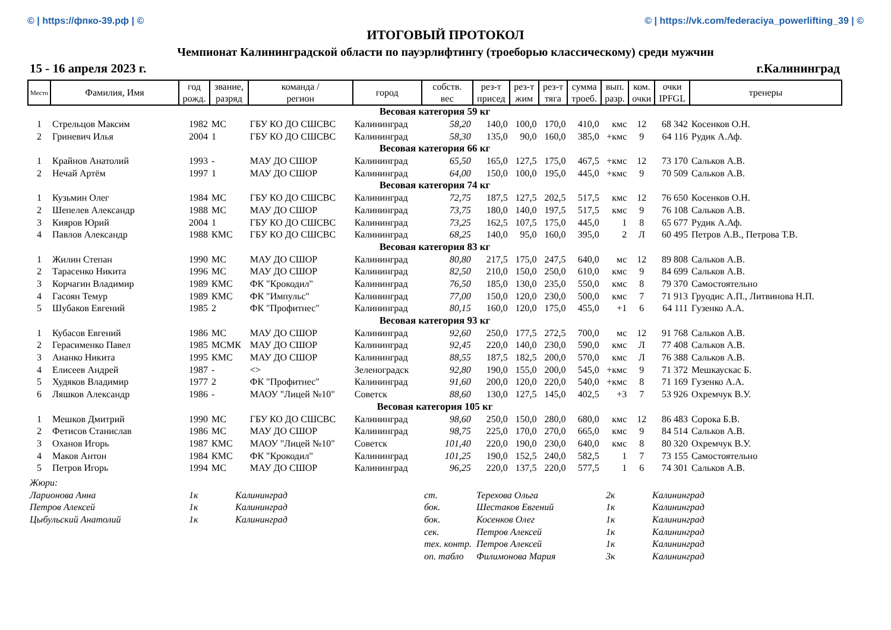© | https://фпко-39.рф | © © | https://vk.com/federaciya_powerlifting_39 | ©
ИТОГОВЫЙ ПРОТОКОЛ
Чемпионат Калининградской области по пауэрлифтингу (троеборью классическому) среди мужчин
15 - 16 апреля 2023 г. г.Калининград
| Место | Фамилия, Имя | год рожд. | звание, разряд | команда / регион | город | собств. вес | рез-т присед | рез-т жим | рез-т тяга | сумма троеб. | вып. разр. | ком. очки | очки IPFGL | тренеры |
| --- | --- | --- | --- | --- | --- | --- | --- | --- | --- | --- | --- | --- | --- | --- |
| Весовая категория 59 кг | | | | | | | | | | | | | | |
| 1 | Стрельцов Максим | 1982 | МС | ГБУ КО ДО СШСВС | Калининград | 58,20 | 140,0 | 100,0 | 170,0 | 410,0 | кмс | 12 | 68 342 | Косенков О.Н. |
| 2 | Гриневич Илья | 2004 | 1 | ГБУ КО ДО СШСВС | Калининград | 58,30 | 135,0 | 90,0 | 160,0 | 385,0 | +кмс | 9 | 64 116 | Рудик А.Аф. |
| Весовая категория 66 кг | | | | | | | | | | | | | | |
| 1 | Крайнов Анатолий | 1993 | - | МАУ ДО СШОР | Калининград | 65,50 | 165,0 | 127,5 | 175,0 | 467,5 | +кмс | 12 | 73 170 | Сальков А.В. |
| 2 | Нечай Артём | 1997 | 1 | МАУ ДО СШОР | Калининград | 64,00 | 150,0 | 100,0 | 195,0 | 445,0 | +кмс | 9 | 70 509 | Сальков А.В. |
| Весовая категория 74 кг | | | | | | | | | | | | | | |
| 1 | Кузьмин Олег | 1984 | МС | ГБУ КО ДО СШСВС | Калининград | 72,75 | 187,5 | 127,5 | 202,5 | 517,5 | кмс | 12 | 76 650 | Косенков О.Н. |
| 2 | Шепелев Александр | 1988 | МС | МАУ ДО СШОР | Калининград | 73,75 | 180,0 | 140,0 | 197,5 | 517,5 | кмс | 9 | 76 108 | Сальков А.В. |
| 3 | Кияров Юрий | 2004 | 1 | ГБУ КО ДО СШСВС | Калининград | 73,25 | 162,5 | 107,5 | 175,0 | 445,0 | 1 | 8 | 65 677 | Рудик А.Аф. |
| 4 | Павлов Александр | 1988 | КМС | ГБУ КО ДО СШСВС | Калининград | 68,25 | 140,0 | 95,0 | 160,0 | 395,0 | 2 | Л | 60 495 | Петров А.В., Петрова Т.В. |
| Весовая категория 83 кг | | | | | | | | | | | | | | |
| 1 | Жилин Степан | 1990 | МС | МАУ ДО СШОР | Калининград | 80,80 | 217,5 | 175,0 | 247,5 | 640,0 | мс | 12 | 89 808 | Сальков А.В. |
| 2 | Тарасенко Никита | 1996 | МС | МАУ ДО СШОР | Калининград | 82,50 | 210,0 | 150,0 | 250,0 | 610,0 | кмс | 9 | 84 699 | Сальков А.В. |
| 3 | Корчагин Владимир | 1989 | КМС | ФК "Крокодил" | Калининград | 76,50 | 185,0 | 130,0 | 235,0 | 550,0 | кмс | 8 | 79 370 | Самостоятельно |
| 4 | Гасоян Темур | 1989 | КМС | ФК "Импульс" | Калининград | 77,00 | 150,0 | 120,0 | 230,0 | 500,0 | кмс | 7 | 71 913 | Груодис А.П., Литвинова Н.П. |
| 5 | Шубаков Евгений | 1985 | 2 | ФК "Профитнес" | Калининград | 80,15 | 160,0 | 120,0 | 175,0 | 455,0 | +1 | 6 | 64 111 | Гузенко А.А. |
| Весовая категория 93 кг | | | | | | | | | | | | | | |
| 1 | Кубасов Евгений | 1986 | МС | МАУ ДО СШОР | Калининград | 92,60 | 250,0 | 177,5 | 272,5 | 700,0 | мс | 12 | 91 768 | Сальков А.В. |
| 2 | Герасименко Павел | 1985 | МСМК | МАУ ДО СШОР | Калининград | 92,45 | 220,0 | 140,0 | 230,0 | 590,0 | кмс | Л | 77 408 | Сальков А.В. |
| 3 | Ананко Никита | 1995 | КМС | МАУ ДО СШОР | Калининград | 88,55 | 187,5 | 182,5 | 200,0 | 570,0 | кмс | Л | 76 388 | Сальков А.В. |
| 4 | Елисеев Андрей | 1987 | - | <> | Зеленоградск | 92,80 | 190,0 | 155,0 | 200,0 | 545,0 | +кмс | 9 | 71 372 | Мешкаускас Б. |
| 5 | Худяков Владимир | 1977 | 2 | ФК "Профитнес" | Калининград | 91,60 | 200,0 | 120,0 | 220,0 | 540,0 | +кмс | 8 | 71 169 | Гузенко А.А. |
| 6 | Ляшков Александр | 1986 | - | МАОУ "Лицей №10" | Советск | 88,60 | 130,0 | 127,5 | 145,0 | 402,5 | +3 | 7 | 53 926 | Охремчук В.У. |
| Весовая категория 105 кг | | | | | | | | | | | | | | |
| 1 | Мешков Дмитрий | 1990 | МС | ГБУ КО ДО СШСВС | Калининград | 98,60 | 250,0 | 150,0 | 280,0 | 680,0 | кмс | 12 | 86 483 | Сорока Б.В. |
| 2 | Фетисов Станислав | 1986 | МС | МАУ ДО СШОР | Калининград | 98,75 | 225,0 | 170,0 | 270,0 | 665,0 | кмс | 9 | 84 514 | Сальков А.В. |
| 3 | Оханов Игорь | 1987 | КМС | МАОУ "Лицей №10" | Советск | 101,40 | 220,0 | 190,0 | 230,0 | 640,0 | кмс | 8 | 80 320 | Охремчук В.У. |
| 4 | Маков Антон | 1984 | КМС | ФК "Крокодил" | Калининград | 101,25 | 190,0 | 152,5 | 240,0 | 582,5 | 1 | 7 | 73 155 | Самостоятельно |
| 5 | Петров Игорь | 1994 | МС | МАУ ДО СШОР | Калининград | 96,25 | 220,0 | 137,5 | 220,0 | 577,5 | 1 | 6 | 74 301 | Сальков А.В. |
| Жюри: | | | | | | |
| Ларионова Анна | 1к | Калининград | ст. | Терехова Ольга | 2к | Калининград |
| Петров Алексей | 1к | Калининград | бок. | Шестаков Евгений | 1к | Калининград |
| Цыбульский Анатолий | 1к | Калининград | бок. | Косенков Олег | 1к | Калининград |
| | | | сек. | Петров Алексей | 1к | Калининград |
| | | | тех. контр. | Петров Алексей | 1к | Калининград |
| | | | оп. табло | Филимонова Мария | 3к | Калининград |